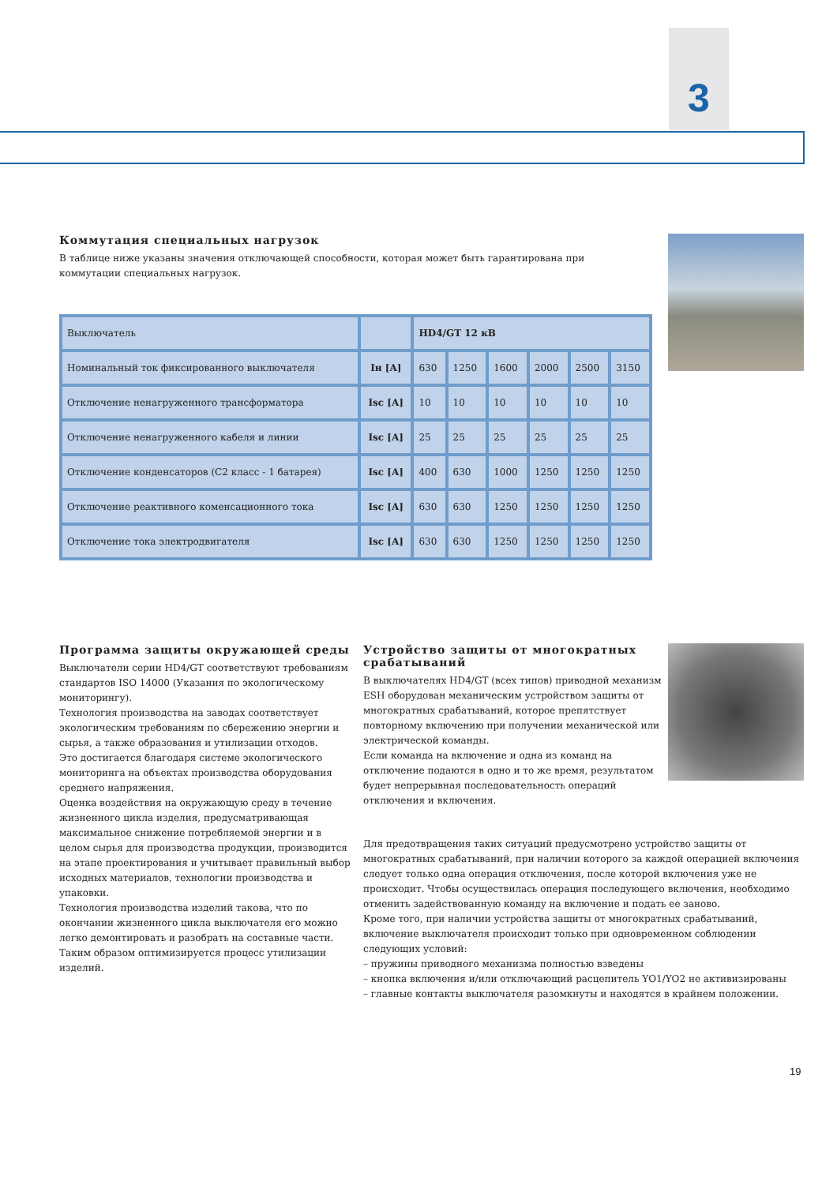3
Коммутация специальных нагрузок
В таблице ниже указаны значения отключающей способности, которая может быть гарантирована при коммутации специальных нагрузок.
| Выключатель | | HD4/GT 12 кВ | | | | | |
| --- | --- | --- | --- | --- | --- | --- | --- |
| Номинальный ток фиксированного выключателя | Iн [A] | 630 | 1250 | 1600 | 2000 | 2500 | 3150 |
| Отключение ненагруженного трансформатора | Isc [A] | 10 | 10 | 10 | 10 | 10 | 10 |
| Отключение ненагруженного кабеля и линии | Isc [A] | 25 | 25 | 25 | 25 | 25 | 25 |
| Отключение конденсаторов (C2 класс - 1 батарея) | Isc [A] | 400 | 630 | 1000 | 1250 | 1250 | 1250 |
| Отключение реактивного коменсационного тока | Isc [A] | 630 | 630 | 1250 | 1250 | 1250 | 1250 |
| Отключение тока электродвигателя | Isc [A] | 630 | 630 | 1250 | 1250 | 1250 | 1250 |
Программа защиты окружающей среды
Выключатели серии HD4/GT соответствуют требованиям стандартов ISO 14000 (Указания по экологическому мониторингу).
Технология производства на заводах соответствует экологическим требованиям по сбережению энергии и сырья, а также образования и утилизации отходов.
Это достигается благодаря системе экологического мониторинга на объектах производства оборудования среднего напряжения.
Оценка воздействия на окружающую среду в течение жизненного цикла изделия, предусматривающая максимальное снижение потребляемой энергии и в целом сырья для производства продукции, производится на этапе проектирования и учитывает правильный выбор исходных материалов, технологии производства и упаковки.
Технология производства изделий такова, что по окончании жизненного цикла выключателя его можно легко демонтировать и разобрать на составные части. Таким образом оптимизируется процесс утилизации изделий.
Устройство защиты от многократных срабатываний
В выключателях HD4/GT (всех типов) приводной механизм ESH оборудован механическим устройством защиты от многократных срабатываний, которое препятствует повторному включению при получении механической или электрической команды.
Если команда на включение и одна из команд на отключение подаются в одно и то же время, результатом будет непрерывная последовательность операций отключения и включения.
Для предотвращения таких ситуаций предусмотрено устройство защиты от многократных срабатываний, при наличии которого за каждой операцией включения следует только одна операция отключения, после которой включения уже не происходит. Чтобы осуществилась операция последующего включения, необходимо отменить задействованную команду на включение и подать ее заново.
Кроме того, при наличии устройства защиты от многократных срабатываний, включение выключателя происходит только при одновременном соблюдении следующих условий:
– пружины приводного механизма полностью взведены
– кнопка включения и/или отключающий расцепитель YO1/YO2 не активизированы
– главные контакты выключателя разомкнуты и находятся в крайнем положении.
19